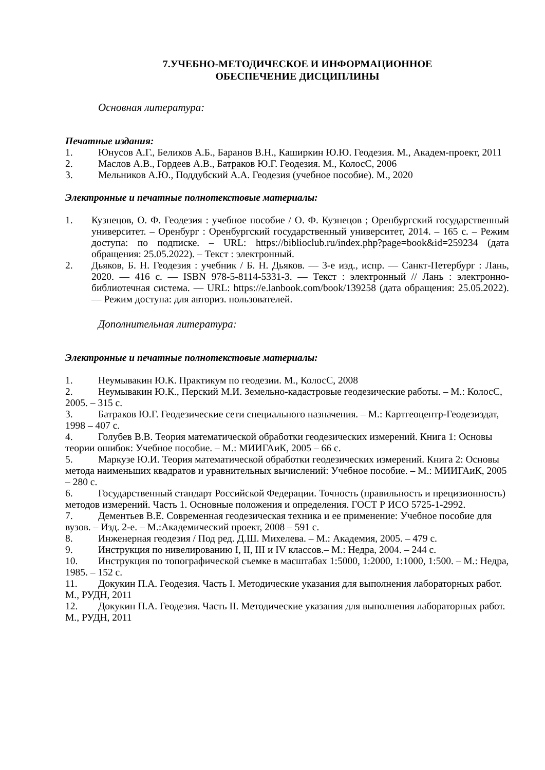7.УЧЕБНО-МЕТОДИЧЕСКОЕ И ИНФОРМАЦИОННОЕ
ОБЕСПЕЧЕНИЕ ДИСЦИПЛИНЫ
Основная литература:
Печатные издания:
1. Юнусов А.Г., Беликов А.Б., Баранов В.Н., Каширкин Ю.Ю. Геодезия. М., Академ-проект, 2011
2. Маслов А.В., Гордеев А.В., Батраков Ю.Г. Геодезия. М., КолосС, 2006
3. Мельников А.Ю., Поддубский А.А. Геодезия (учебное пособие). М., 2020
Электронные и печатные полнотекстовые материалы:
1. Кузнецов, О. Ф. Геодезия : учебное пособие / О. Ф. Кузнецов ; Оренбургский государственный университет. – Оренбург : Оренбургский государственный университет, 2014. – 165 с. – Режим доступа: по подписке. – URL: https://biblioclub.ru/index.php?page=book&id=259234 (дата обращения: 25.05.2022). – Текст : электронный.
2. Дьяков, Б. Н. Геодезия : учебник / Б. Н. Дьяков. — 3-е изд., испр. — Санкт-Петербург : Лань, 2020. — 416 с. — ISBN 978-5-8114-5331-3. — Текст : электронный // Лань : электронно-библиотечная система. — URL: https://e.lanbook.com/book/139258 (дата обращения: 25.05.2022). — Режим доступа: для авториз. пользователей.
Дополнительная литература:
Электронные и печатные полнотекстовые материалы:
1. Неумывакин Ю.К. Практикум по геодезии. М., КолосС, 2008
2. Неумывакин Ю.К., Перский М.И. Земельно-кадастровые геодезические работы. – М.: КолосС, 2005. – 315 с.
3. Батраков Ю.Г. Геодезические сети специального назначения. – М.: Картгеоцентр-Геодезиздат, 1998 – 407 с.
4. Голубев В.В. Теория математической обработки геодезических измерений. Книга 1: Основы теории ошибок: Учебное пособие. – М.: МИИГАиК, 2005 – 66 с.
5. Маркузе Ю.И. Теория математической обработки геодезических измерений. Книга 2: Основы метода наименьших квадратов и уравнительных вычислений: Учебное пособие. – М.: МИИГАиК, 2005 – 280 с.
6. Государственный стандарт Российской Федерации. Точность (правильность и прецизионность) методов измерений. Часть 1. Основные положения и определения. ГОСТ Р ИСО 5725-1-2992.
7. Дементьев В.Е. Современная геодезическая техника и ее применение: Учебное пособие для вузов. – Изд. 2-е. – М.:Академический проект, 2008 – 591 с.
8. Инженерная геодезия / Под ред. Д.Ш. Михелева. – М.: Академия, 2005. – 479 с.
9. Инструкция по нивелированию I, II, III и IV классов.– М.: Недра, 2004. – 244 с.
10. Инструкция по топографической съемке в масштабах 1:5000, 1:2000, 1:1000, 1:500. – М.: Недра, 1985. – 152 с.
11. Докукин П.А. Геодезия. Часть I. Методические указания для выполнения лабораторных работ. М., РУДН, 2011
12. Докукин П.А. Геодезия. Часть II. Методические указания для выполнения лабораторных работ. М., РУДН, 2011